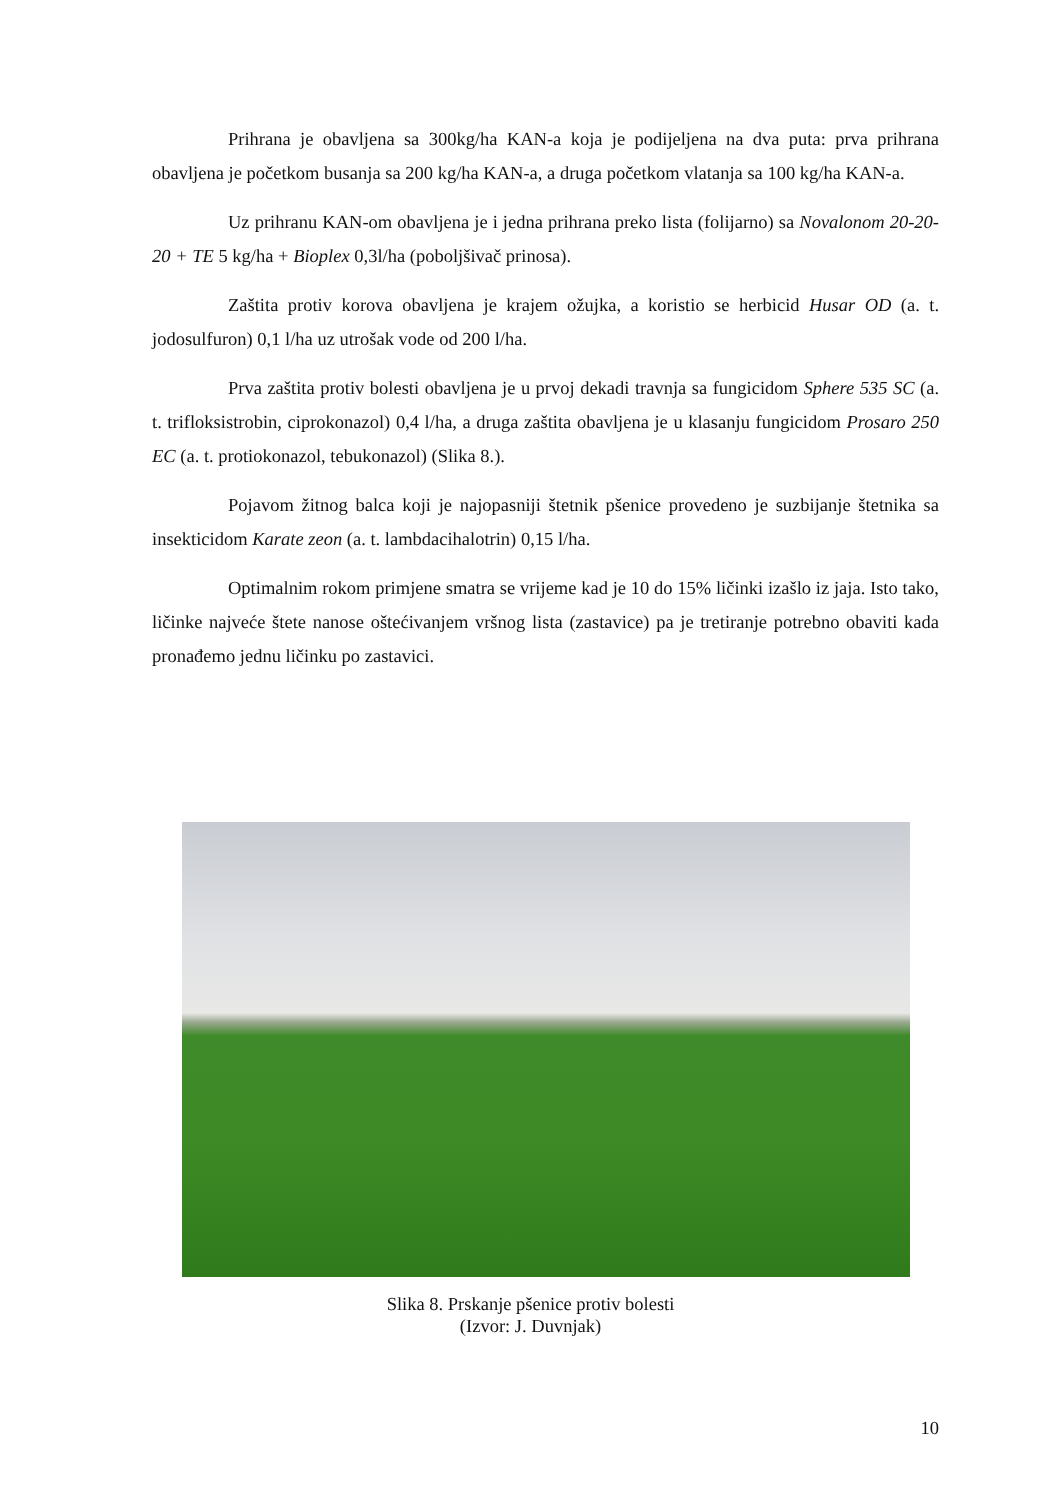Prihrana je obavljena sa 300kg/ha KAN-a koja je podijeljena na dva puta: prva prihrana obavljena je početkom busanja sa 200 kg/ha KAN-a, a druga početkom vlatanja sa 100 kg/ha KAN-a.
Uz prihranu KAN-om obavljena je i jedna prihrana preko lista (folijarno) sa Novalonom 20-20-20 + TE 5 kg/ha + Bioplex 0,3l/ha (poboljšivač prinosa).
Zaštita protiv korova obavljena je krajem ožujka, a koristio se herbicid Husar OD (a. t. jodosulfuron) 0,1 l/ha uz utrošak vode od 200 l/ha.
Prva zaštita protiv bolesti obavljena je u prvoj dekadi travnja sa fungicidom Sphere 535 SC (a. t. trifloksistrobin, ciprokonazol) 0,4 l/ha, a druga zaštita obavljena je u klasanju fungicidom Prosaro 250 EC (a. t. protiokonazol, tebukonazol) (Slika 8.).
Pojavom žitnog balca koji je najopasniji štetnik pšenice provedeno je suzbijanje štetnika sa insekticidom Karate zeon (a. t. lambdacihalotrin) 0,15 l/ha.
Optimalnim rokom primjene smatra se vrijeme kad je 10 do 15% ličinki izašlo iz jaja. Isto tako, ličinke najveće štete nanose oštećivanjem vršnog lista (zastavice) pa je tretiranje potrebno obaviti kada pronađemo jednu ličinku po zastavici.
Slika 8. Prskanje pšenice protiv bolesti
(Izvor: J. Duvnjak)
10